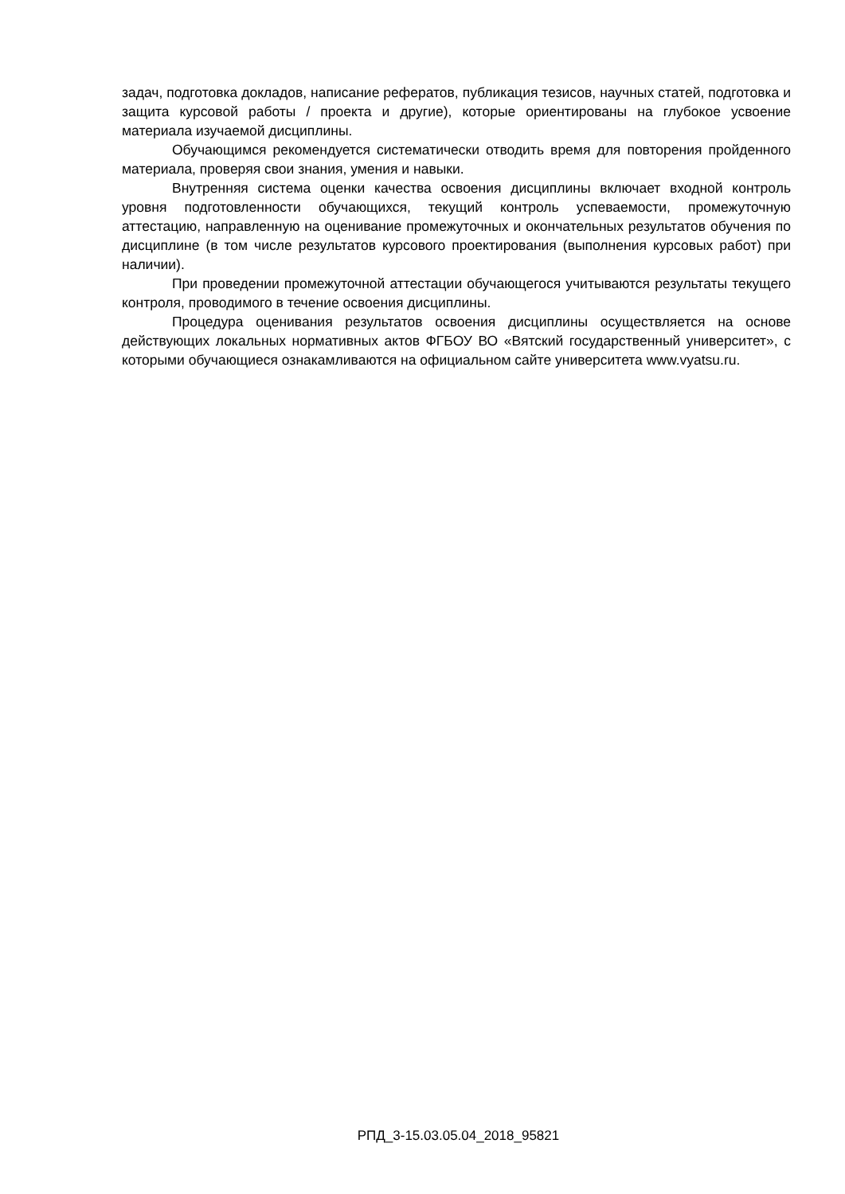задач, подготовка докладов, написание рефератов, публикация тезисов, научных статей, подготовка и защита курсовой работы / проекта и другие), которые ориентированы на глубокое усвоение материала изучаемой дисциплины.
Обучающимся рекомендуется систематически отводить время для повторения пройденного материала, проверяя свои знания, умения и навыки.
Внутренняя система оценки качества освоения дисциплины включает входной контроль уровня подготовленности обучающихся, текущий контроль успеваемости, промежуточную аттестацию, направленную на оценивание промежуточных и окончательных результатов обучения по дисциплине (в том числе результатов курсового проектирования (выполнения курсовых работ) при наличии).
При проведении промежуточной аттестации обучающегося учитываются результаты текущего контроля, проводимого в течение освоения дисциплины.
Процедура оценивания результатов освоения дисциплины осуществляется на основе действующих локальных нормативных актов ФГБОУ ВО «Вятский государственный университет», с которыми обучающиеся ознакамливаются на официальном сайте университета www.vyatsu.ru.
РПД_3-15.03.05.04_2018_95821